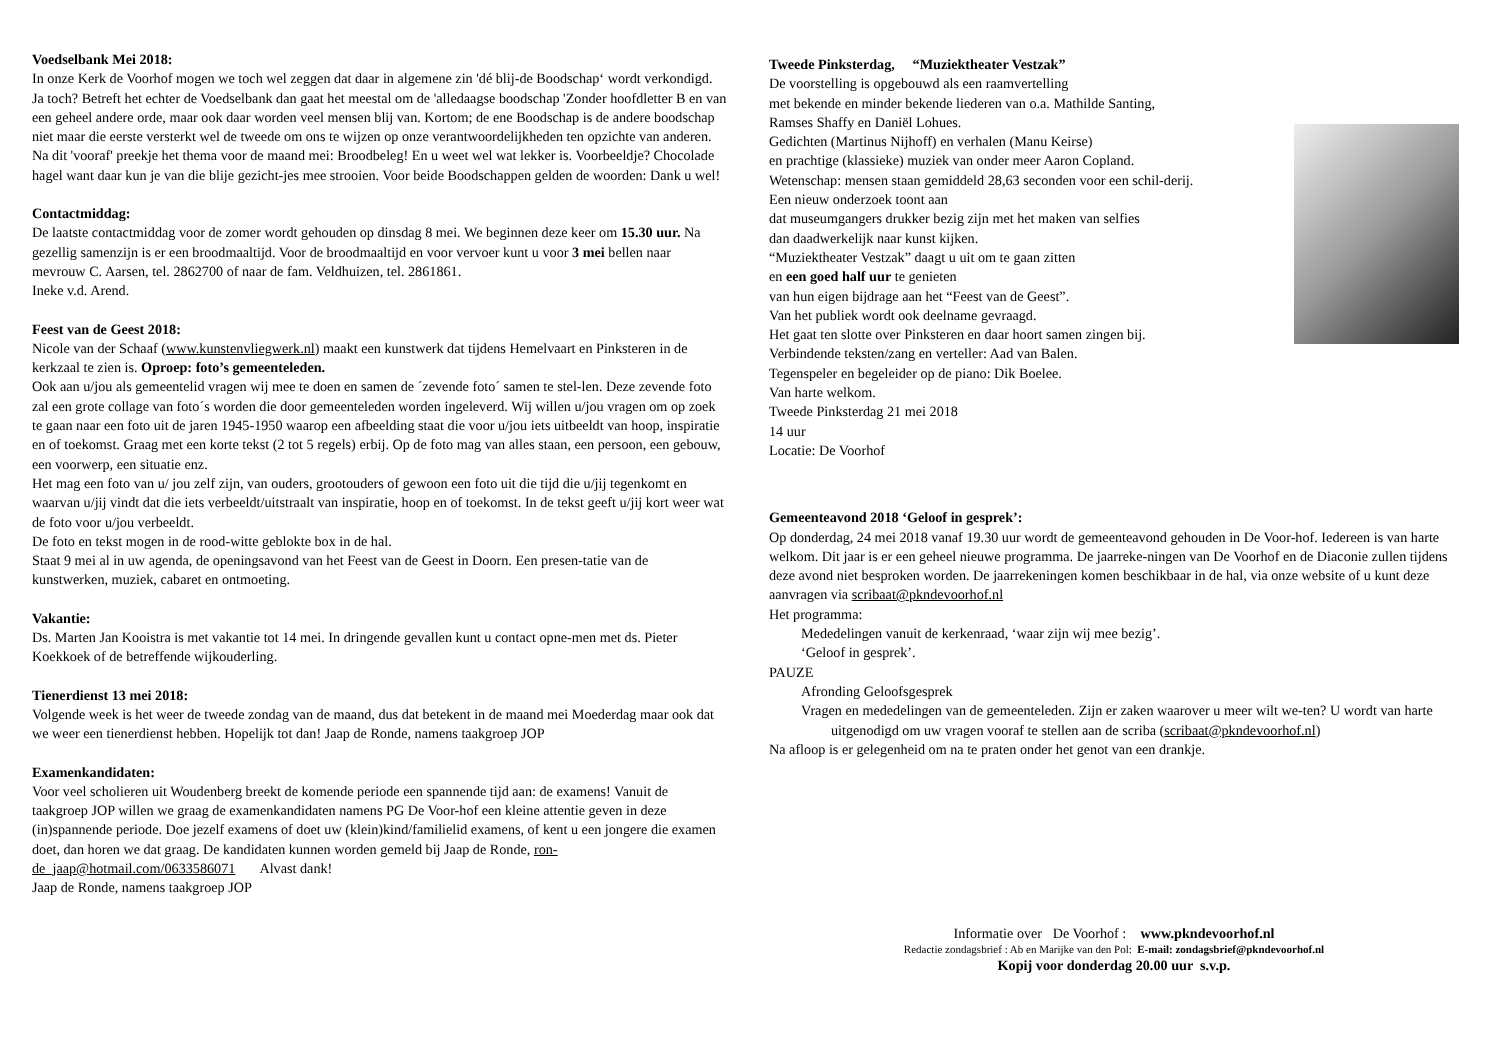Voedselbank Mei 2018:
In onze Kerk de Voorhof mogen we toch wel zeggen dat daar in algemene zin 'dé blij-de Boodschap‘ wordt verkondigd. Ja toch? Betreft het echter de Voedselbank dan gaat het meestal om de 'alledaagse boodschap 'Zonder hoofdletter B en van een geheel andere orde, maar ook daar worden veel mensen blij van. Kortom; de ene Boodschap is de andere boodschap niet maar die eerste versterkt wel de tweede om ons te wijzen op onze verantwoordelijkheden ten opzichte van anderen. Na dit 'vooraf' preekje het thema voor de maand mei: Broodbeleg! En u weet wel wat lekker is. Voorbeeldje? Chocolade hagel want daar kun je van die blije gezicht-jes mee strooien. Voor beide Boodschappen gelden de woorden: Dank u wel!
Contactmiddag:
De laatste contactmiddag voor de zomer wordt gehouden op dinsdag 8 mei. We beginnen deze keer om 15.30 uur. Na gezellig samenzijn is er een broodmaaltijd. Voor de broodmaaltijd en voor vervoer kunt u voor 3 mei bellen naar mevrouw C. Aarsen, tel. 2862700 of naar de fam. Veldhuizen, tel. 2861861.
Ineke v.d. Arend.
Feest van de Geest 2018:
Nicole van der Schaaf (www.kunstenvliegwerk.nl) maakt een kunstwerk dat tijdens Hemelvaart en Pinksteren in de kerkzaal te zien is. Oproep: foto’s gemeenteleden.
Ook aan u/jou als gemeentelid vragen wij mee te doen en samen de ´zevende foto´ samen te stel-len. Deze zevende foto zal een grote collage van foto´s worden die door gemeenteleden worden ingeleverd. Wij willen u/jou vragen om op zoek te gaan naar een foto uit de jaren 1945-1950 waarop een afbeelding staat die voor u/jou iets uitbeeldt van hoop, inspiratie en of toekomst. Graag met een korte tekst (2 tot 5 regels) erbij. Op de foto mag van alles staan, een persoon, een gebouw, een voorwerp, een situatie enz.
Het mag een foto van u/ jou zelf zijn, van ouders, grootouders of gewoon een foto uit die tijd die u/jij tegenkomt en waarvan u/jij vindt dat die iets verbeeldt/uitstraalt van inspiratie, hoop en of toekomst. In de tekst geeft u/jij kort weer wat de foto voor u/jou verbeeldt.
De foto en tekst mogen in de rood-witte geblokte box in de hal.
Staat 9 mei al in uw agenda, de openingsavond van het Feest van de Geest in Doorn. Een presen-tatie van de kunstwerken, muziek, cabaret en ontmoeting.
Vakantie:
Ds. Marten Jan Kooistra is met vakantie tot 14 mei. In dringende gevallen kunt u contact opne-men met ds. Pieter Koekkoek of de betreffende wijkouderling.
Tienerdienst 13 mei 2018:
Volgende week is het weer de tweede zondag van de maand, dus dat betekent in de maand mei Moederdag maar ook dat we weer een tienerdienst hebben. Hopelijk tot dan! Jaap de Ronde, namens taakgroep JOP
Examenkandidaten:
Voor veel scholieren uit Woudenberg breekt de komende periode een spannende tijd aan: de examens! Vanuit de taakgroep JOP willen we graag de examenkandidaten namens PG De Voor-hof een kleine attentie geven in deze (in)spannende periode. Doe jezelf examens of doet uw (klein)kind/familielid examens, of kent u een jongere die examen doet, dan horen we dat graag. De kandidaten kunnen worden gemeld bij Jaap de Ronde, ron-de_jaap@hotmail.com/0633586071 Alvast dank!
Jaap de Ronde, namens taakgroep JOP
Tweede Pinksterdag, “Muziektheater Vestzak”
De voorstelling is opgebouwd als een raamvertelling
met bekende en minder bekende liederen van o.a. Mathilde Santing,
Ramses Shaffy en Daniël Lohues.
Gedichten (Martinus Nijhoff) en verhalen (Manu Keirse)
en prachtige (klassieke) muziek van onder meer Aaron Copland.
Wetenschap: mensen staan gemiddeld 28,63 seconden voor een schil-derij.
Een nieuw onderzoek toont aan
dat museumgangers drukker bezig zijn met het maken van selfies
dan daadwerkelijk naar kunst kijken.
“Muziektheater Vestzak” daagt u uit om te gaan zitten
en een goed half uur te genieten
van hun eigen bijdrage aan het “Feest van de Geest”.
Van het publiek wordt ook deelname gevraagd.
Het gaat ten slotte over Pinksteren en daar hoort samen zingen bij.
Verbindende teksten/zang en verteller: Aad van Balen.
Tegenspeler en begeleider op de piano: Dik Boelee.
Van harte welkom.
Tweede Pinksterdag 21 mei 2018
14 uur
Locatie: De Voorhof
Gemeenteavond 2018 ‘Geloof in gesprek’:
Op donderdag, 24 mei 2018 vanaf 19.30 uur wordt de gemeenteavond gehouden in De Voor-hof. Iedereen is van harte welkom. Dit jaar is er een geheel nieuwe programma. De jaarreke-ningen van De Voorhof en de Diaconie zullen tijdens deze avond niet besproken worden. De jaarrekeningen komen beschikbaar in de hal, via onze website of u kunt deze aanvragen via scribaat@pkndevoorhof.nl
Het programma:
Mededelingen vanuit de kerkenraad, ‘waar zijn wij mee bezig’.
‘Geloof in gesprek’.
PAUZE
Afronding Geloofsgesprek
Vragen en mededelingen van de gemeenteleden. Zijn er zaken waarover u meer wilt we-ten? U wordt van harte uitgenodigd om uw vragen vooraf te stellen aan de scriba (scribaat@pkndevoorhof.nl)
Na afloop is er gelegenheid om na te praten onder het genot van een drankje.
Informatie over De Voorhof : www.pkndevoorhof.nl
Redactie zondagsbrief : Ab en Marijke van den Pol: E-mail: zondagsbrief@pkndevoorhof.nl
Kopij voor donderdag 20.00 uur s.v.p.